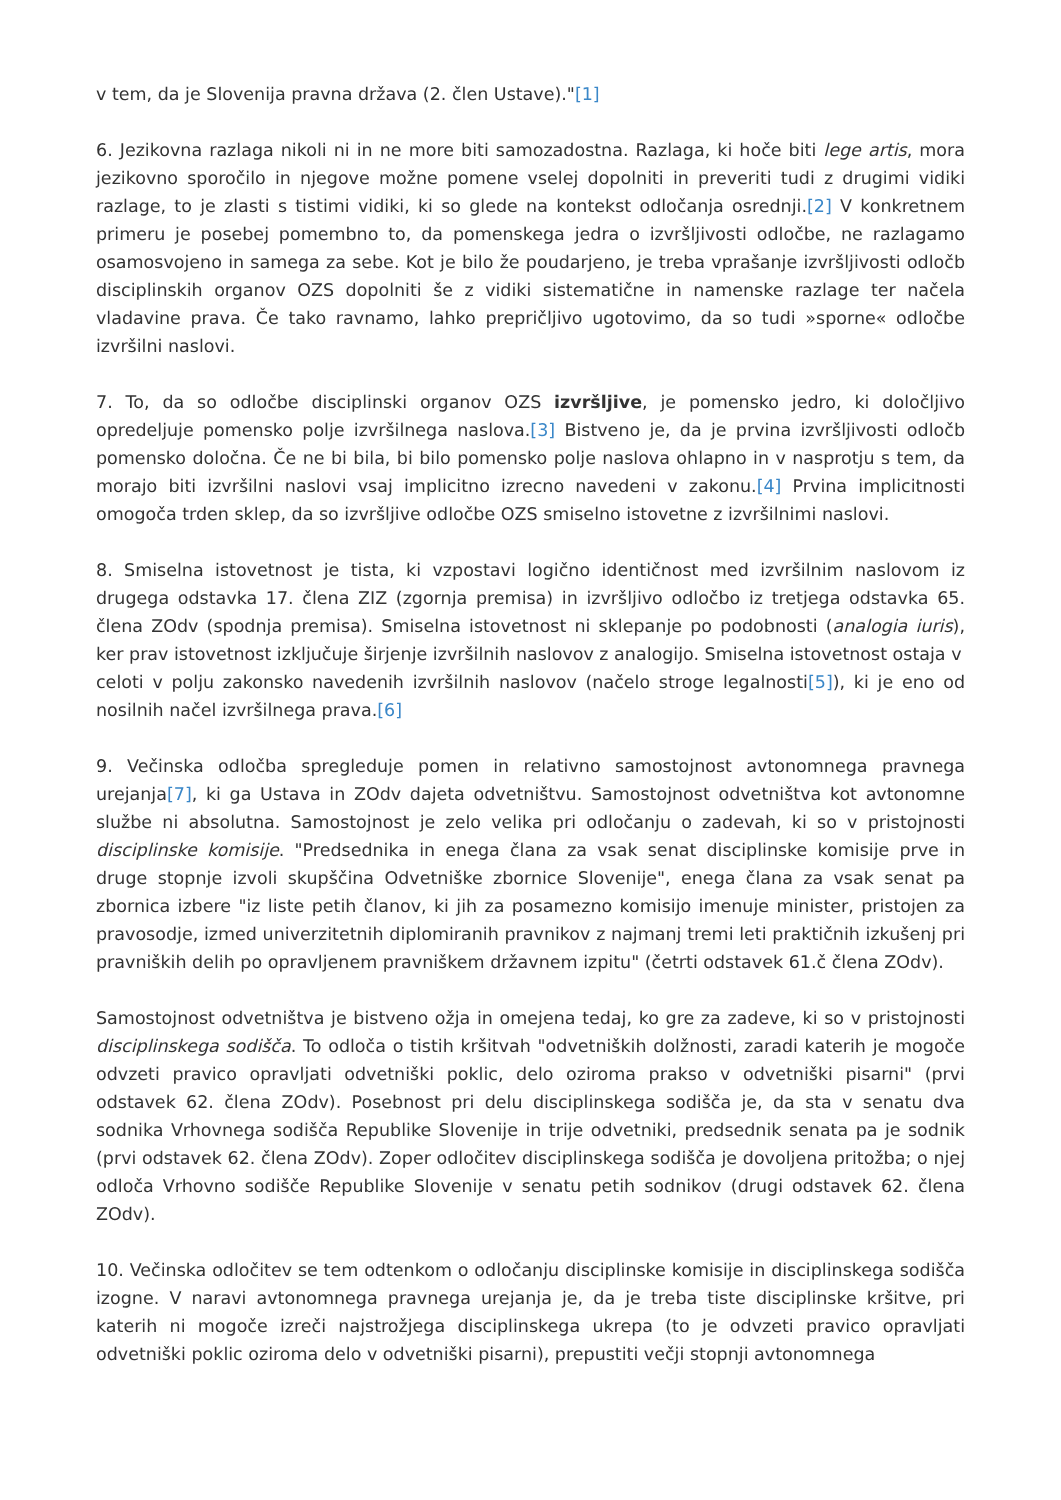v tem, da je Slovenija pravna država (2. člen Ustave)."[1]
6. Jezikovna razlaga nikoli ni in ne more biti samozadostna. Razlaga, ki hoče biti lege artis, mora jezikovno sporočilo in njegove možne pomene vselej dopolniti in preveriti tudi z drugimi vidiki razlage, to je zlasti s tistimi vidiki, ki so glede na kontekst odločanja osrednji.[2] V konkretnem primeru je posebej pomembno to, da pomenskega jedra o izvršljivosti odločbe, ne razlagamo osamosvojeno in samega za sebe. Kot je bilo že poudarjeno, je treba vprašanje izvršljivosti odločb disciplinskih organov OZS dopolniti še z vidiki sistematične in namenske razlage ter načela vladavine prava. Če tako ravnamo, lahko prepričljivo ugotovimo, da so tudi »sporne« odločbe izvršilni naslovi.
7. To, da so odločbe disciplinski organov OZS izvršljive, je pomensko jedro, ki določljivo opredeljuje pomensko polje izvršilnega naslova.[3] Bistveno je, da je prvina izvršljivosti odločb pomensko določna. Če ne bi bila, bi bilo pomensko polje naslova ohlapno in v nasprotju s tem, da morajo biti izvršilni naslovi vsaj implicitno izrecno navedeni v zakonu.[4] Prvina implicitnosti omogoča trden sklep, da so izvršljive odločbe OZS smiselno istovetne z izvršilnimi naslovi.
8. Smiselna istovetnost je tista, ki vzpostavi logično identičnost med izvršilnim naslovom iz drugega odstavka 17. člena ZIZ (zgornja premisa) in izvršljivo odločbo iz tretjega odstavka 65. člena ZOdv (spodnja premisa). Smiselna istovetnost ni sklepanje po podobnosti (analogia iuris), ker prav istovetnost izključuje širjenje izvršilnih naslovov z analogijo. Smiselna istovetnost ostaja v
celoti v polju zakonsko navedenih izvršilnih naslovov (načelo stroge legalnosti[5]), ki je eno od nosilnih načel izvršilnega prava.[6]
9. Večinska odločba spregleduje pomen in relativno samostojnost avtonomnega pravnega urejanja[7], ki ga Ustava in ZOdv dajeta odvetništvu. Samostojnost odvetništva kot avtonomne službe ni absolutna. Samostojnost je zelo velika pri odločanju o zadevah, ki so v pristojnosti disciplinske komisije. "Predsednika in enega člana za vsak senat disciplinske komisije prve in druge stopnje izvoli skupščina Odvetniške zbornice Slovenije", enega člana za vsak senat pa zbornica izbere "iz liste petih članov, ki jih za posamezno komisijo imenuje minister, pristojen za pravosodje, izmed univerzitetnih diplomiranih pravnikov z najmanj tremi leti praktičnih izkušenj pri pravniških delih po opravljenem pravniškem državnem izpitu" (četrti odstavek 61.č člena ZOdv).
Samostojnost odvetništva je bistveno ožja in omejena tedaj, ko gre za zadeve, ki so v pristojnosti disciplinskega sodišča. To odloča o tistih kršitvah "odvetniških dolžnosti, zaradi katerih je mogoče odvzeti pravico opravljati odvetniški poklic, delo oziroma prakso v odvetniški pisarni" (prvi odstavek 62. člena ZOdv). Posebnost pri delu disciplinskega sodišča je, da sta v senatu dva sodnika Vrhovnega sodišča Republike Slovenije in trije odvetniki, predsednik senata pa je sodnik (prvi odstavek 62. člena ZOdv). Zoper odločitev disciplinskega sodišča je dovoljena pritožba; o njej odloča Vrhovno sodišče Republike Slovenije v senatu petih sodnikov (drugi odstavek 62. člena ZOdv).
10. Večinska odločitev se tem odtenkom o odločanju disciplinske komisije in disciplinskega sodišča izogne. V naravi avtonomnega pravnega urejanja je, da je treba tiste disciplinske kršitve, pri katerih ni mogoče izreči najstrožjega disciplinskega ukrepa (to je odvzeti pravico opravljati odvetniški poklic oziroma delo v odvetniški pisarni), prepustiti večji stopnji avtonomnega